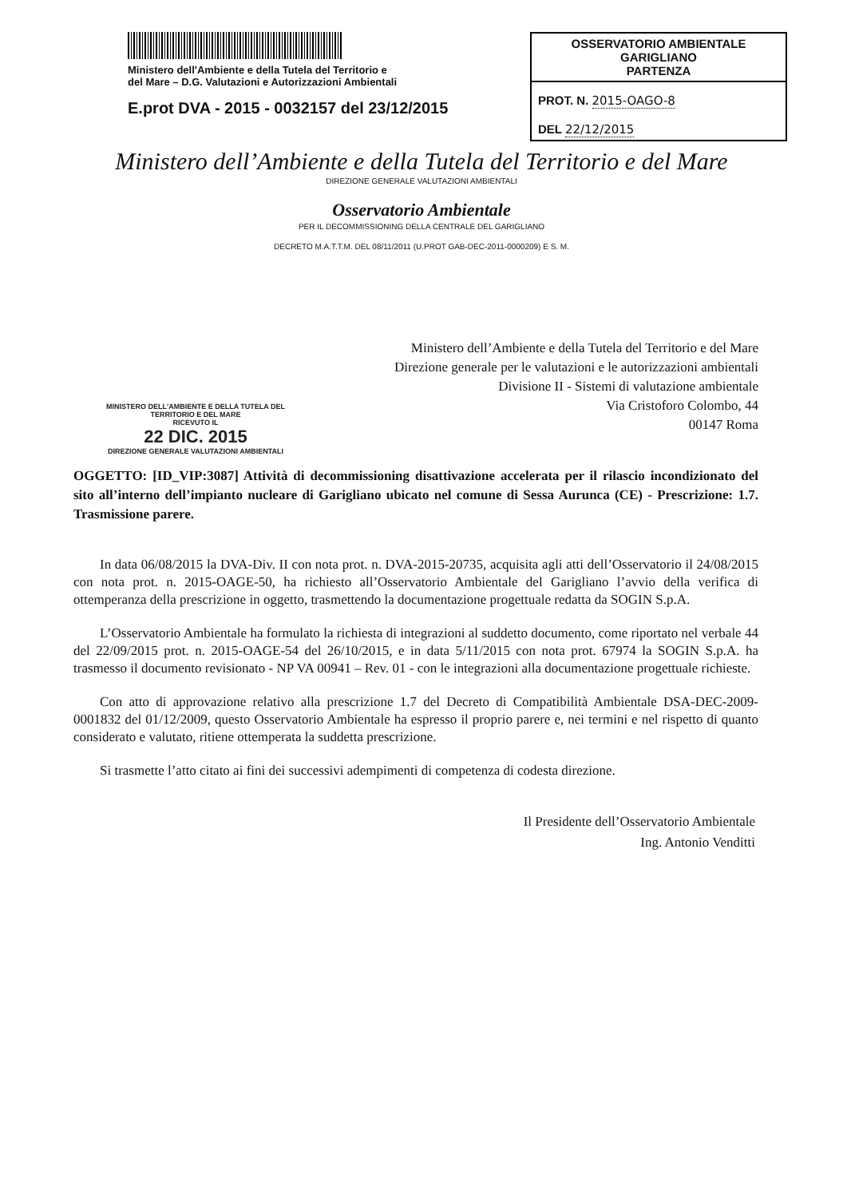Ministero dell'Ambiente e della Tutela del Territorio e
del Mare – D.G. Valutazioni e Autorizzazioni Ambientali
E.prot DVA - 2015 - 0032157 del 23/12/2015
OSSERVATORIO AMBIENTALE GARIGLIANO
PARTENZA
PROT. N. 2015-OAGO-8
DEL 22/12/2015
Ministero dell’Ambiente e della Tutela del Territorio e del Mare
DIREZIONE GENERALE VALUTAZIONI AMBIENTALI
Osservatorio Ambientale
PER IL DECOMMISSIONING DELLA CENTRALE DEL GARIGLIANO
DECRETO M.A.T.T.M. DEL 08/11/2011 (U.PROT GAB-DEC-2011-0000209) E S. M.
Ministero dell’Ambiente e della Tutela del Territorio e del Mare
Direzione generale per le valutazioni e le autorizzazioni ambientali
Divisione II - Sistemi di valutazione ambientale
Via Cristoforo Colombo, 44
00147 Roma
MINISTERO DELL'AMBIENTE E DELLA TUTELA DEL TERRITORIO E DEL MARE
RICEVUTO IL
22 DIC. 2015
DIREZIONE GENERALE VALUTAZIONI AMBIENTALI
OGGETTO: [ID_VIP:3087] Attività di decommissioning disattivazione accelerata per il rilascio incondizionato del sito all’interno dell’impianto nucleare di Garigliano ubicato nel comune di Sessa Aurunca (CE) - Prescrizione: 1.7. Trasmissione parere.
In data 06/08/2015 la DVA-Div. II con nota prot. n. DVA-2015-20735, acquisita agli atti dell’Osservatorio il 24/08/2015 con nota prot. n. 2015-OAGE-50, ha richiesto all’Osservatorio Ambientale del Garigliano l’avvio della verifica di ottemperanza della prescrizione in oggetto, trasmettendo la documentazione progettuale redatta da SOGIN S.p.A.
L’Osservatorio Ambientale ha formulato la richiesta di integrazioni al suddetto documento, come riportato nel verbale 44 del 22/09/2015 prot. n. 2015-OAGE-54 del 26/10/2015, e in data 5/11/2015 con nota prot. 67974 la SOGIN S.p.A. ha trasmesso il documento revisionato - NP VA 00941 – Rev. 01 - con le integrazioni alla documentazione progettuale richieste.
Con atto di approvazione relativo alla prescrizione 1.7 del Decreto di Compatibilità Ambientale DSA-DEC-2009-0001832 del 01/12/2009, questo Osservatorio Ambientale ha espresso il proprio parere e, nei termini e nel rispetto di quanto considerato e valutato, ritiene ottemperata la suddetta prescrizione.
Si trasmette l’atto citato ai fini dei successivi adempimenti di competenza di codesta direzione.
Il Presidente dell’Osservatorio Ambientale
Ing. Antonio Venditti